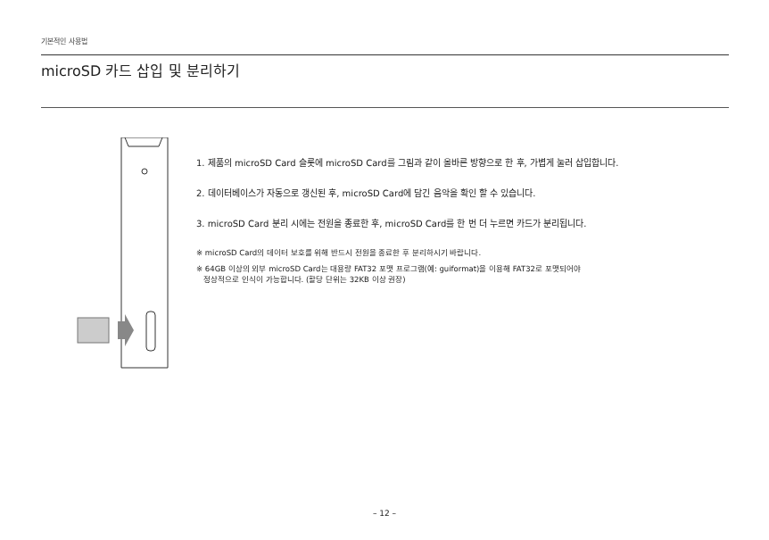기본적인 사용법
microSD 카드 삽입 및 분리하기
1. 제품의 microSD Card 슬롯에 microSD Card를 그림과 같이 올바른 방향으로 한 후, 가볍게 눌러 삽입합니다.
2. 데이터베이스가 자동으로 갱신된 후, microSD Card에 담긴 음악을 확인 할 수 있습니다.
3. microSD Card 분리 시에는 전원을 종료한 후, microSD Card를 한 번 더 누르면 카드가 분리됩니다.
※ microSD Card의 데이터 보호를 위해 반드시 전원을 종료한 후 분리하시기 바랍니다.
※ 64GB 이상의 외부 microSD Card는 대용량 FAT32 포맷 프로그램(예: guiformat)을 이용해 FAT32로 포맷되어야
정상적으로 인식이 가능합니다. (할당 단위는 32KB 이상 권장)
– 12 –